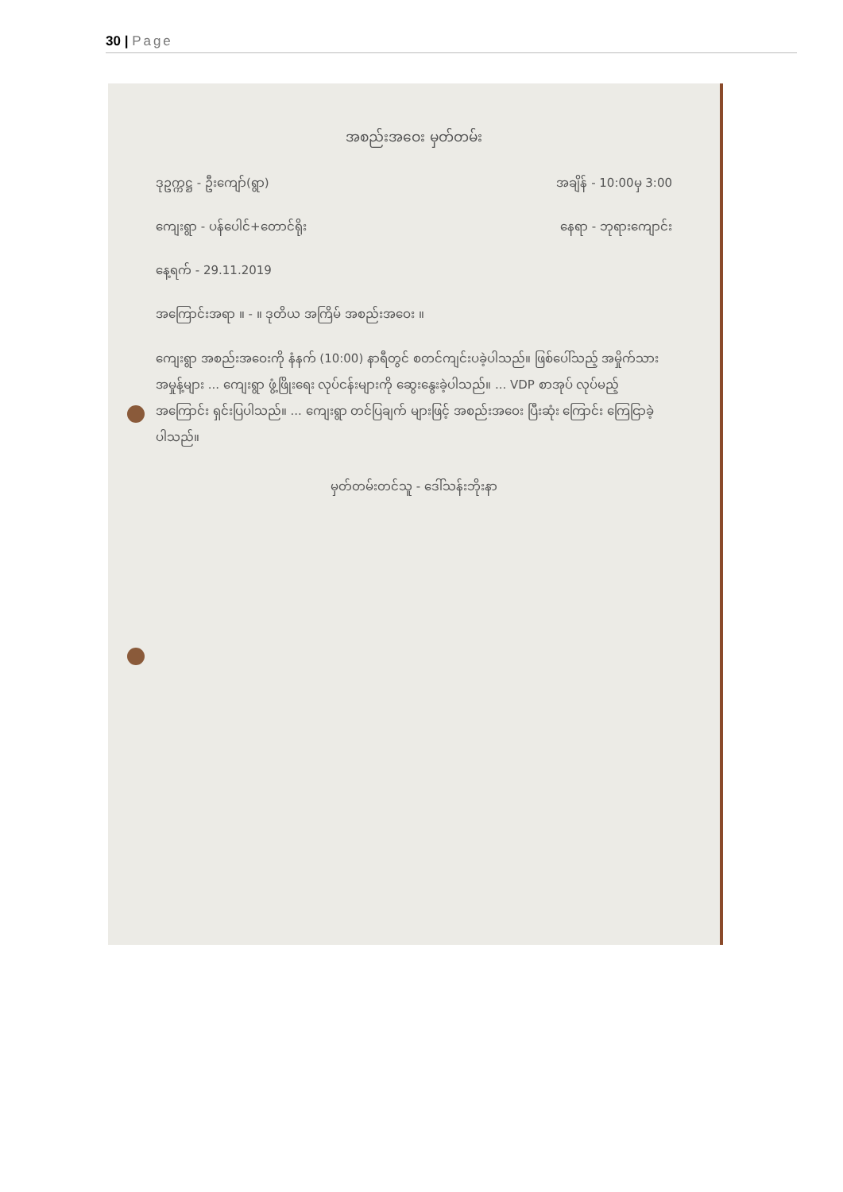30 | Page
အစည်းအဝေး မှတ်တမ်း
ဒုဥက္ကဋ္ဌ - ဦးကျော်(ရွာ) အချိန် - 10:00မှ 3:00
ကျေးရွာ - ပန်ပေါင်+တောင်ရိုး နေရာ - ဘုရားကျောင်း
နေ့ရက် - 29.11.2019
အကြောင်းအရာ ။ - ။ ဒုတိယ အကြိမ် အစည်းအဝေး ။
ကျေးရွာ အစည်းအဝေးကို နံနက် (10:00) နာရီတွင် စတင်ကျင်းပခဲ့ပါသည်။ ဖြစ်ပေါ်သည့် အမှိုက်သား အမှုန့်များ ... ကျေးရွာ ဖွံ့ဖြိုးရေး လုပ်ငန်းများကို ဆွေးနွေးခဲ့ပါသည်။ ... VDP စာအုပ် လုပ်မည့် အကြောင်း ရှင်းပြပါသည်။ ... ကျေးရွာ တင်ပြချက် များဖြင့် အစည်းအဝေး ပြီးဆုံး ကြောင်း ကြေငြာခဲ့ပါသည်။
မှတ်တမ်းတင်သူ - ဒေါ်သန်းဘိုးနာ